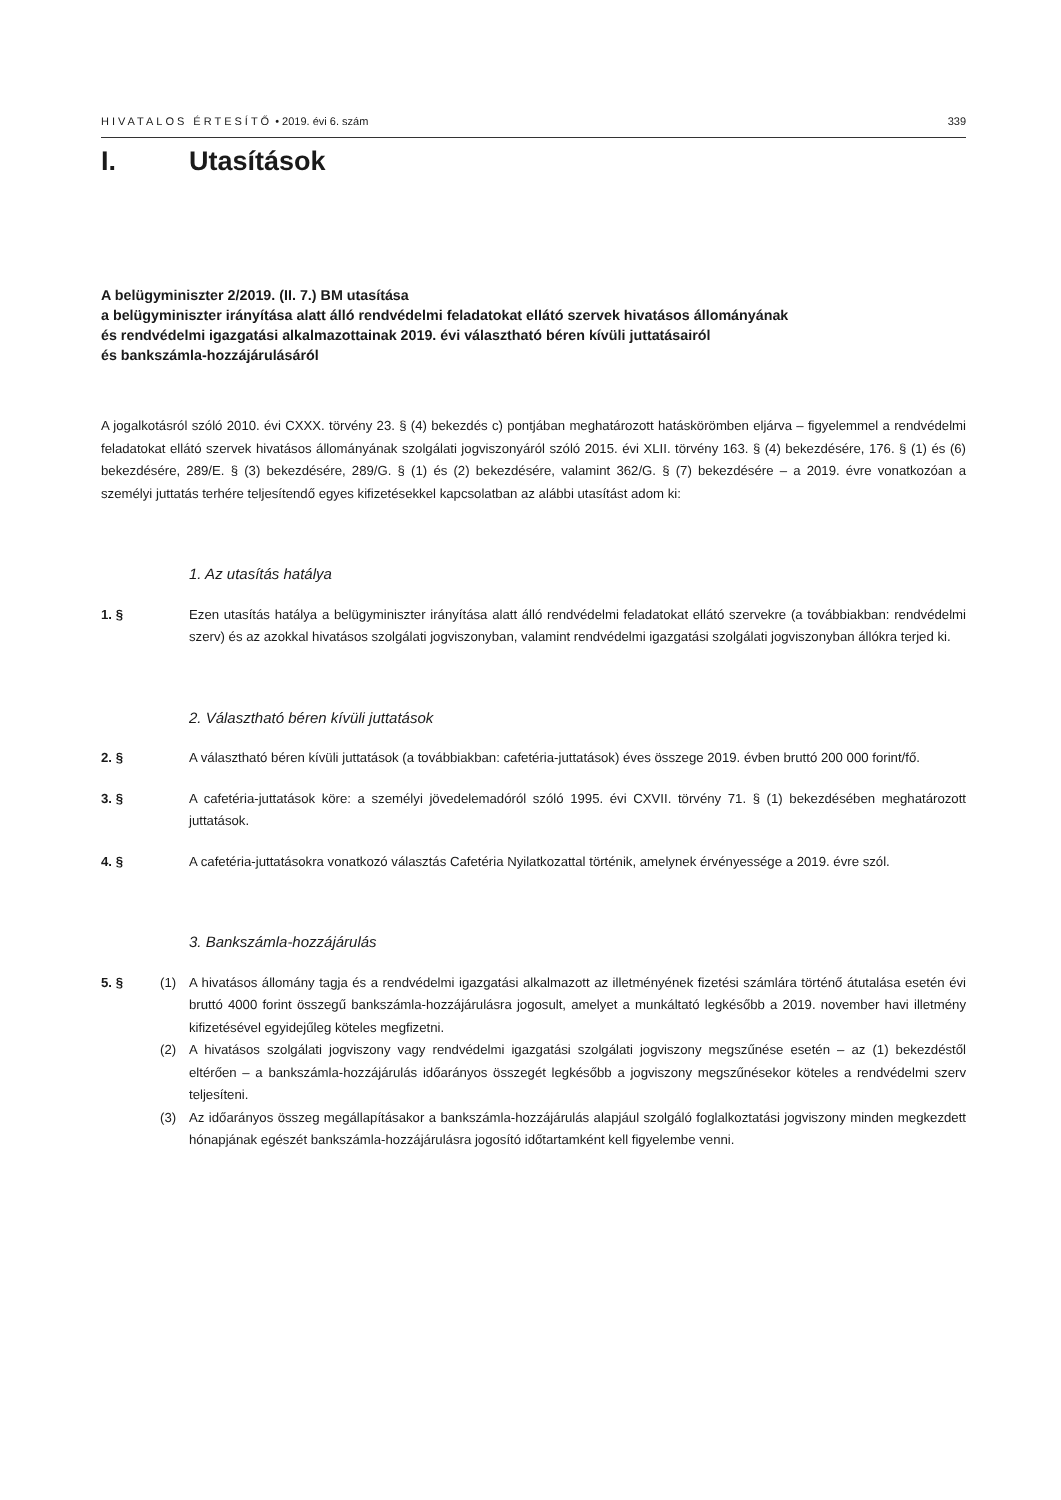HIVATALOS ÉRTESÍTŐ • 2019. évi 6. szám 339
I. Utasítások
A belügyminiszter 2/2019. (II. 7.) BM utasítása
a belügyminiszter irányítása alatt álló rendvédelmi feladatokat ellátó szervek hivatásos állományának
és rendvédelmi igazgatási alkalmazottainak 2019. évi választható béren kívüli juttatásairól
és bankszámla-hozzájárulásáról
A jogalkotásról szóló 2010. évi CXXX. törvény 23. § (4) bekezdés c) pontjában meghatározott hatáskörömben eljárva – figyelemmel a rendvédelmi feladatokat ellátó szervek hivatásos állományának szolgálati jogviszonyáról szóló 2015. évi XLII. törvény 163. § (4) bekezdésére, 176. § (1) és (6) bekezdésére, 289/E. § (3) bekezdésére, 289/G. § (1) és (2) bekezdésére, valamint 362/G. § (7) bekezdésére – a 2019. évre vonatkozóan a személyi juttatás terhére teljesítendő egyes kifizetésekkel kapcsolatban az alábbi utasítást adom ki:
1. Az utasítás hatálya
1. § Ezen utasítás hatálya a belügyminiszter irányítása alatt álló rendvédelmi feladatokat ellátó szervekre (a továbbiakban: rendvédelmi szerv) és az azokkal hivatásos szolgálati jogviszonyban, valamint rendvédelmi igazgatási szolgálati jogviszonyban állókra terjed ki.
2. Választható béren kívüli juttatások
2. § A választható béren kívüli juttatások (a továbbiakban: cafetéria-juttatások) éves összege 2019. évben bruttó 200 000 forint/fő.
3. § A cafetéria-juttatások köre: a személyi jövedelemadóról szóló 1995. évi CXVII. törvény 71. § (1) bekezdésében meghatározott juttatások.
4. § A cafetéria-juttatásokra vonatkozó választás Cafetéria Nyilatkozattal történik, amelynek érvényessége a 2019. évre szól.
3. Bankszámla-hozzájárulás
5. § (1) A hivatásos állomány tagja és a rendvédelmi igazgatási alkalmazott az illetményének fizetési számlára történő átutalása esetén évi bruttó 4000 forint összegű bankszámla-hozzájárulásra jogosult, amelyet a munkáltató legkésőbb a 2019. november havi illetmény kifizetésével egyidejűleg köteles megfizetni.
(2) A hivatásos szolgálati jogviszony vagy rendvédelmi igazgatási szolgálati jogviszony megszűnése esetén – az (1) bekezdéstől eltérően – a bankszámla-hozzájárulás időarányos összegét legkésőbb a jogviszony megszűnésekor köteles a rendvédelmi szerv teljesíteni.
(3) Az időarányos összeg megállapításakor a bankszámla-hozzájárulás alapjául szolgáló foglalkoztatási jogviszony minden megkezdett hónapjának egészét bankszámla-hozzájárulásra jogosító időtartamként kell figyelembe venni.